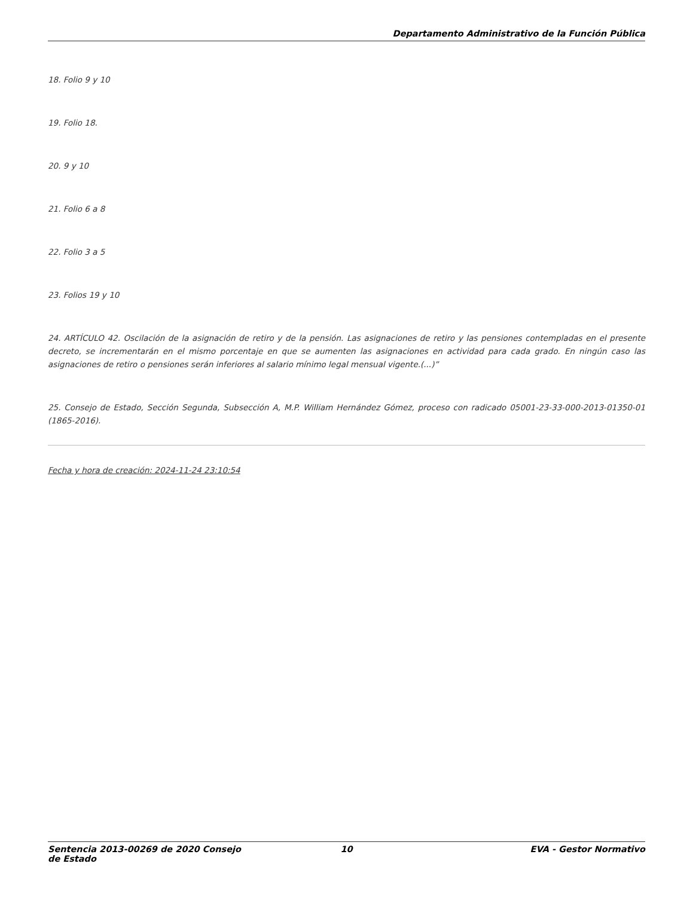Departamento Administrativo de la Función Pública
18. Folio 9 y 10
19. Folio 18.
20. 9 y 10
21. Folio 6 a 8
22. Folio 3 a 5
23. Folios 19 y 10
24. ARTÍCULO 42. Oscilación de la asignación de retiro y de la pensión. Las asignaciones de retiro y las pensiones contempladas en el presente decreto, se incrementarán en el mismo porcentaje en que se aumenten las asignaciones en actividad para cada grado. En ningún caso las asignaciones de retiro o pensiones serán inferiores al salario mínimo legal mensual vigente.(...)”
25. Consejo de Estado, Sección Segunda, Subsección A, M.P. William Hernández Gómez, proceso con radicado 05001-23-33-000-2013-01350-01 (1865-2016).
Fecha y hora de creación: 2024-11-24 23:10:54
Sentencia 2013-00269 de 2020 Consejo de Estado 10 EVA - Gestor Normativo